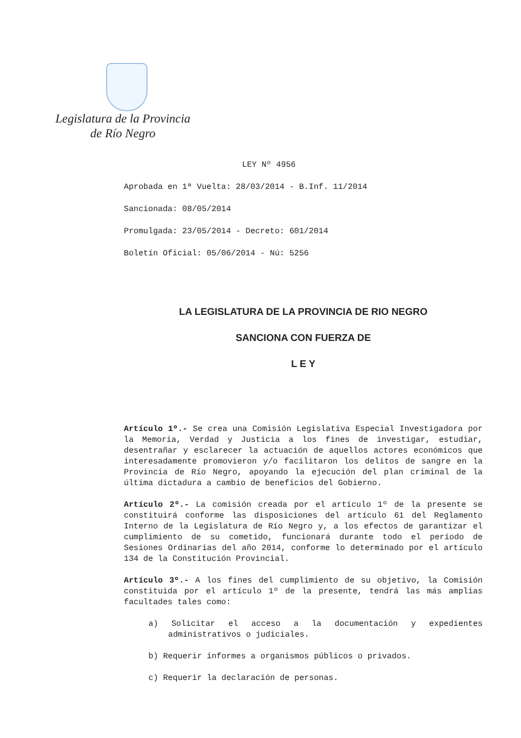Legislatura de la Provincia
de Río Negro
LEY Nº 4956
Aprobada en 1ª Vuelta: 28/03/2014 - B.Inf. 11/2014
Sancionada: 08/05/2014
Promulgada: 23/05/2014 - Decreto: 601/2014
Boletín Oficial: 05/06/2014 - Nú: 5256
LA LEGISLATURA DE LA PROVINCIA DE RIO NEGRO
SANCIONA CON FUERZA DE
L E Y
Artículo 1º.- Se crea una Comisión Legislativa Especial Investigadora por la Memoria, Verdad y Justicia a los fines de investigar, estudiar, desentrañar y esclarecer la actuación de aquellos actores económicos que interesadamente promovieron y/o facilitaron los delitos de sangre en la Provincia de Río Negro, apoyando la ejecución del plan criminal de la última dictadura a cambio de beneficios del Gobierno.
Artículo 2º.- La comisión creada por el artículo 1º de la presente se constituirá conforme las disposiciones del artículo 61 del Reglamento Interno de la Legislatura de Río Negro y, a los efectos de garantizar el cumplimiento de su cometido, funcionará durante todo el período de Sesiones Ordinarias del año 2014, conforme lo determinado por el artículo 134 de la Constitución Provincial.
Artículo 3º.- A los fines del cumplimiento de su objetivo, la Comisión constituida por el artículo 1º de la presente, tendrá las más amplias facultades tales como:
a) Solicitar el acceso a la documentación y expedientes administrativos o judiciales.
b) Requerir informes a organismos públicos o privados.
c) Requerir la declaración de personas.